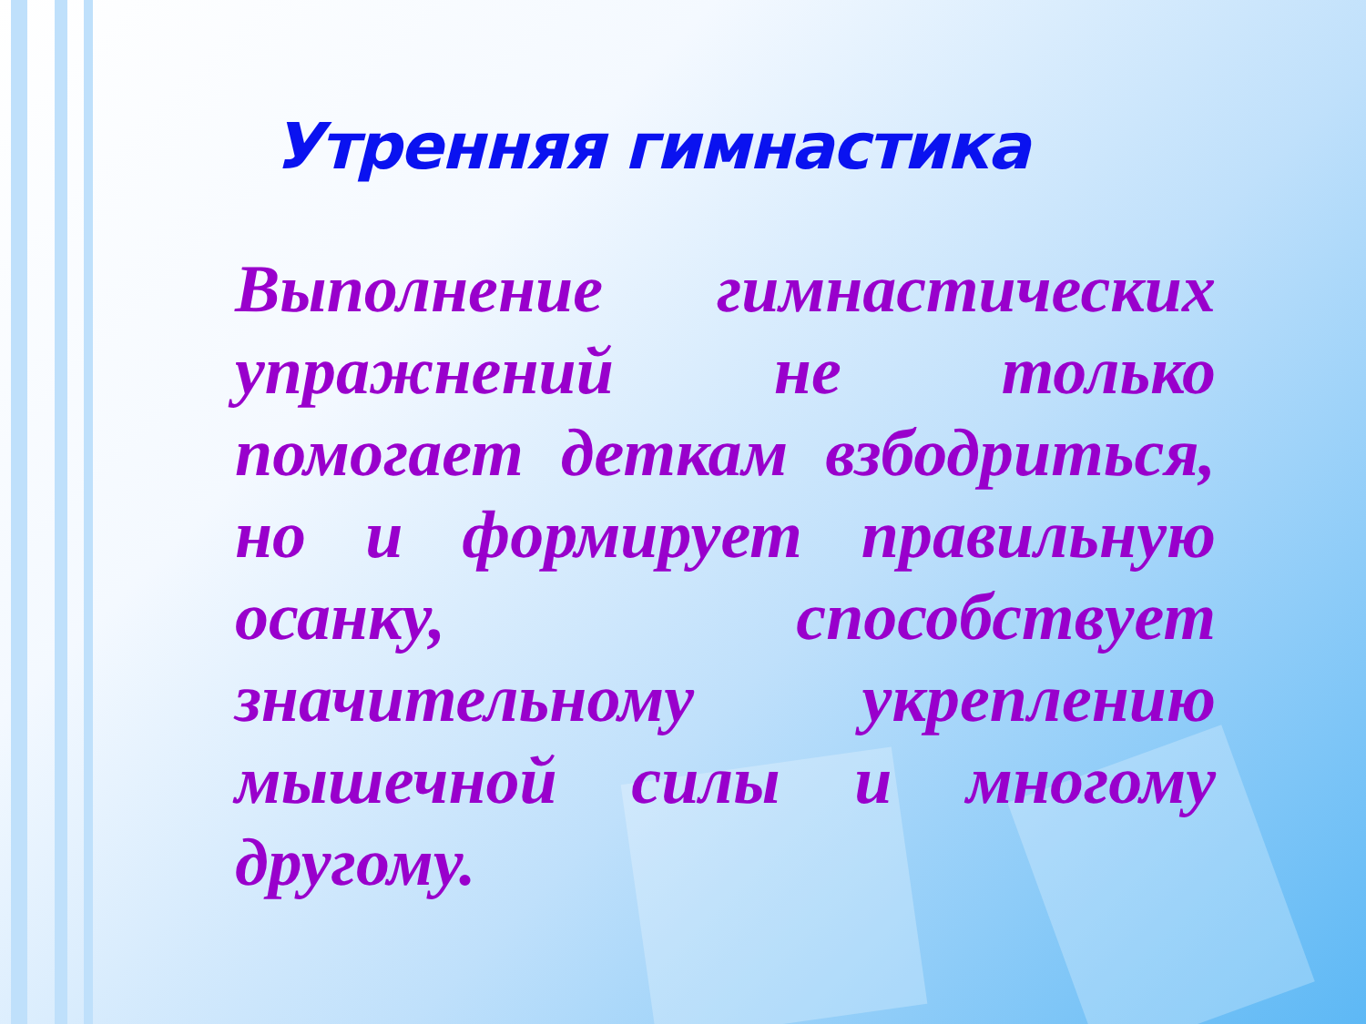Утренняя гимнастика
Выполнение гимнастических упражнений не только помогает деткам взбодриться, но и формирует правильную осанку, способствует значительному укреплению мышечной силы и многому другому.